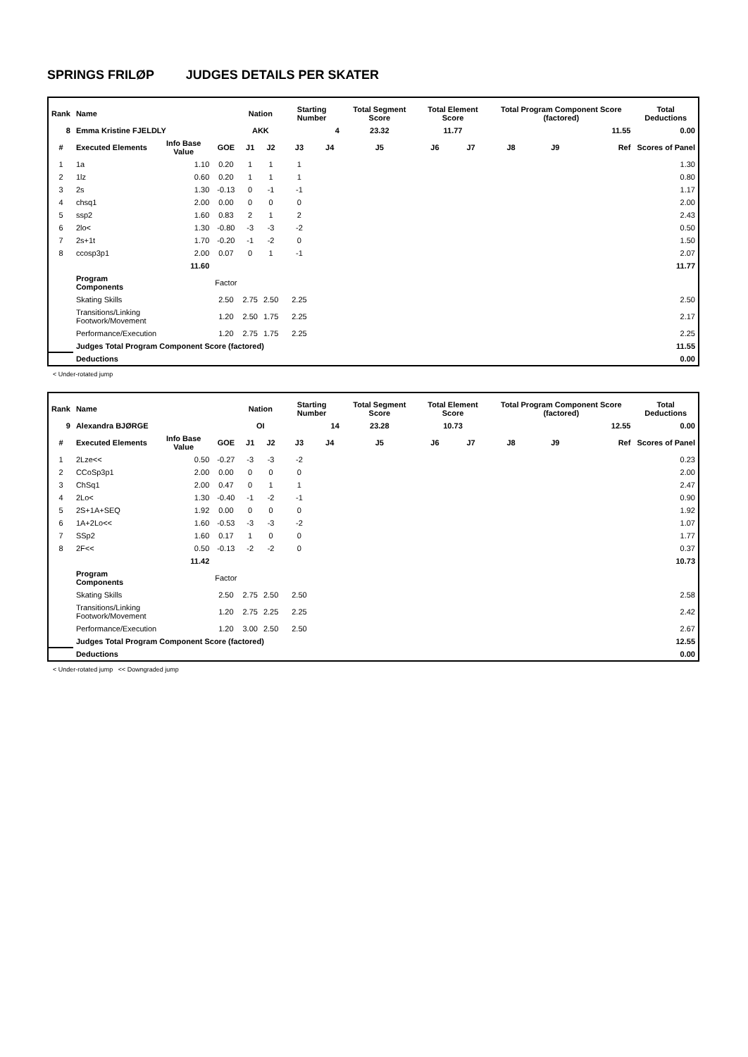SPRINGS FRILØP JUDGES DETAILS PER SKATER
| Rank | Name | | | Nation | | Starting Number | | Total Segment Score | Total Element Score | | Total Program Component Score (factored) | | | Total Deductions |
| --- | --- | --- | --- | --- | --- | --- | --- | --- | --- | --- | --- | --- | --- | --- |
| 8 | Emma Kristine FJELDLY | | | AKK | | 4 | | 23.32 | 11.77 | | 11.55 | | | 0.00 |
| # | Executed Elements | Info Base Value | GOE | J1 | J2 | J3 | J4 | J5 | J6 | J7 | J8 | J9 | Ref | Scores of Panel |
| 1 | 1a | 1.10 | 0.20 | 1 | 1 | 1 | | | | | | | | 1.30 |
| 2 | 1lz | 0.60 | 0.20 | 1 | 1 | 1 | | | | | | | | 0.80 |
| 3 | 2s | 1.30 | -0.13 | 0 | -1 | -1 | | | | | | | | 1.17 |
| 4 | chsq1 | 2.00 | 0.00 | 0 | 0 | 0 | | | | | | | | 2.00 |
| 5 | ssp2 | 1.60 | 0.83 | 2 | 1 | 2 | | | | | | | | 2.43 |
| 6 | 2lo< | 1.30 | -0.80 | -3 | -3 | -2 | | | | | | | | 0.50 |
| 7 | 2s+1t | 1.70 | -0.20 | -1 | -2 | 0 | | | | | | | | 1.50 |
| 8 | ccosp3p1 | 2.00 | 0.07 | 0 | 1 | -1 | | | | | | | | 2.07 |
| | | 11.60 | | | | | | | | | | | | 11.77 |
| | Program Components | | Factor | | | | | | | | | | | |
| | Skating Skills | | 2.50 | 2.75 | 2.50 | 2.25 | | | | | | | | 2.50 |
| | Transitions/Linking Footwork/Movement | | 1.20 | 2.50 | 1.75 | 2.25 | | | | | | | | 2.17 |
| | Performance/Execution | | 1.20 | 2.75 | 1.75 | 2.25 | | | | | | | | 2.25 |
| | Judges Total Program Component Score (factored) | | | | | | | | | | | | | 11.55 |
| | Deductions | | | | | | | | | | | | | 0.00 |
< Under-rotated jump
| Rank | Name | | | Nation | | Starting Number | | Total Segment Score | Total Element Score | | Total Program Component Score (factored) | | | Total Deductions |
| --- | --- | --- | --- | --- | --- | --- | --- | --- | --- | --- | --- | --- | --- | --- |
| 9 | Alexandra BJØRGE | | | OI | | 14 | | 23.28 | 10.73 | | 12.55 | | | 0.00 |
| # | Executed Elements | Info Base Value | GOE | J1 | J2 | J3 | J4 | J5 | J6 | J7 | J8 | J9 | Ref | Scores of Panel |
| 1 | 2Lze<< | 0.50 | -0.27 | -3 | -3 | -2 | | | | | | | | 0.23 |
| 2 | CCoSp3p1 | 2.00 | 0.00 | 0 | 0 | 0 | | | | | | | | 2.00 |
| 3 | ChSq1 | 2.00 | 0.47 | 0 | 1 | 1 | | | | | | | | 2.47 |
| 4 | 2Lo< | 1.30 | -0.40 | -1 | -2 | -1 | | | | | | | | 0.90 |
| 5 | 2S+1A+SEQ | 1.92 | 0.00 | 0 | 0 | 0 | | | | | | | | 1.92 |
| 6 | 1A+2Lo<< | 1.60 | -0.53 | -3 | -3 | -2 | | | | | | | | 1.07 |
| 7 | SSp2 | 1.60 | 0.17 | 1 | 0 | 0 | | | | | | | | 1.77 |
| 8 | 2F<< | 0.50 | -0.13 | -2 | -2 | 0 | | | | | | | | 0.37 |
| | | 11.42 | | | | | | | | | | | | 10.73 |
| | Program Components | | Factor | | | | | | | | | | | |
| | Skating Skills | | 2.50 | 2.75 | 2.50 | 2.50 | | | | | | | | 2.58 |
| | Transitions/Linking Footwork/Movement | | 1.20 | 2.75 | 2.25 | 2.25 | | | | | | | | 2.42 |
| | Performance/Execution | | 1.20 | 3.00 | 2.50 | 2.50 | | | | | | | | 2.67 |
| | Judges Total Program Component Score (factored) | | | | | | | | | | | | | 12.55 |
| | Deductions | | | | | | | | | | | | | 0.00 |
< Under-rotated jump << Downgraded jump